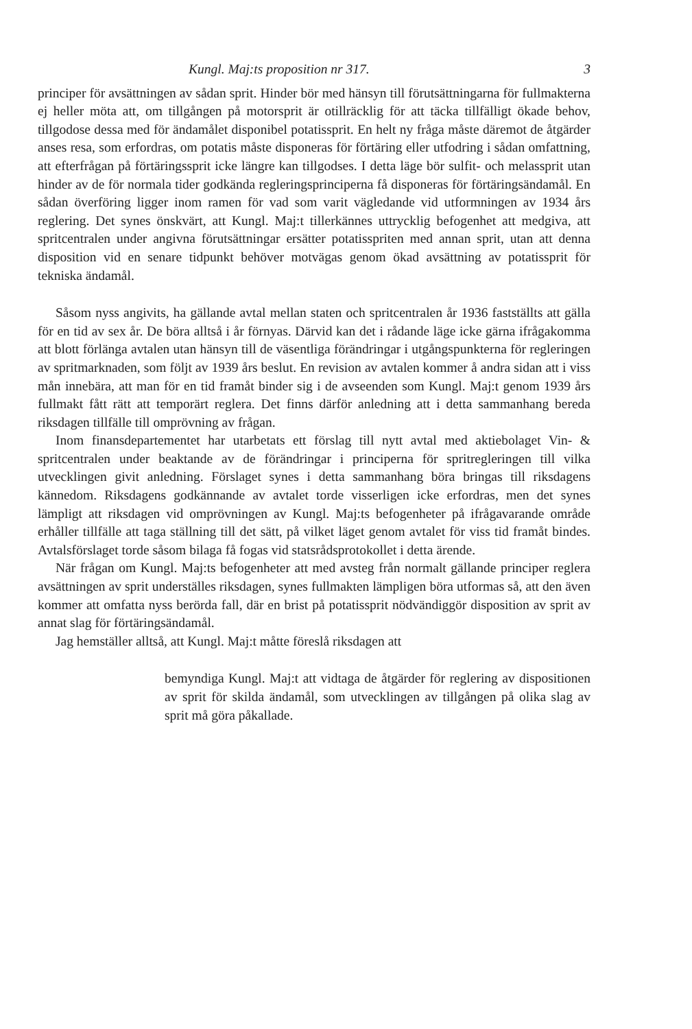Kungl. Maj:ts proposition nr 317. 3
principer för avsättningen av sådan sprit. Hinder bör med hänsyn till förutsättningarna för fullmakterna ej heller möta att, om tillgången på motorsprit är otillräcklig för att täcka tillfälligt ökade behov, tillgodose dessa med för ändamålet disponibel potatissprit. En helt ny fråga måste däremot de åtgärder anses resa, som erfordras, om potatis måste disponeras för förtäring eller utfodring i sådan omfattning, att efterfrågan på förtäringssprit icke längre kan tillgodses. I detta läge bör sulfit- och melassprit utan hinder av de för normala tider godkända regleringsprinciperna få disponeras för förtäringsändamål. En sådan överföring ligger inom ramen för vad som varit vägledande vid utformningen av 1934 års reglering. Det synes önskvärt, att Kungl. Maj:t tillerkännes uttrycklig befogenhet att medgiva, att spritcentralen under angivna förutsättningar ersätter potatisspriten med annan sprit, utan att denna disposition vid en senare tidpunkt behöver motvägas genom ökad avsättning av potatissprit för tekniska ändamål.
Såsom nyss angivits, ha gällande avtal mellan staten och spritcentralen år 1936 fastställts att gälla för en tid av sex år. De böra alltså i år förnyas. Därvid kan det i rådande läge icke gärna ifrågakomma att blott förlänga avtalen utan hänsyn till de väsentliga förändringar i utgångspunkterna för regleringen av spritmarknaden, som följt av 1939 års beslut. En revision av avtalen kommer å andra sidan att i viss mån innebära, att man för en tid framåt binder sig i de avseenden som Kungl. Maj:t genom 1939 års fullmakt fått rätt att temporärt reglera. Det finns därför anledning att i detta sammanhang bereda riksdagen tillfälle till omprövning av frågan.
Inom finansdepartementet har utarbetats ett förslag till nytt avtal med aktiebolaget Vin- & spritcentralen under beaktande av de förändringar i principerna för spritregleringen till vilka utvecklingen givit anledning. Förslaget synes i detta sammanhang böra bringas till riksdagens kännedom. Riksdagens godkännande av avtalet torde visserligen icke erfordras, men det synes lämpligt att riksdagen vid omprövningen av Kungl. Maj:ts befogenheter på ifrågavarande område erhåller tillfälle att taga ställning till det sätt, på vilket läget genom avtalet för viss tid framåt bindes. Avtalsförslaget torde såsom bilaga få fogas vid statsrådsprotokollet i detta ärende.
När frågan om Kungl. Maj:ts befogenheter att med avsteg från normalt gällande principer reglera avsättningen av sprit underställes riksdagen, synes fullmakten lämpligen böra utformas så, att den även kommer att omfatta nyss berörda fall, där en brist på potatissprit nödvändiggör disposition av sprit av annat slag för förtäringsändamål.
Jag hemställer alltså, att Kungl. Maj:t måtte föreslå riksdagen att
bemyndiga Kungl. Maj:t att vidtaga de åtgärder för reglering av dispositionen av sprit för skilda ändamål, som utvecklingen av tillgången på olika slag av sprit må göra påkallade.